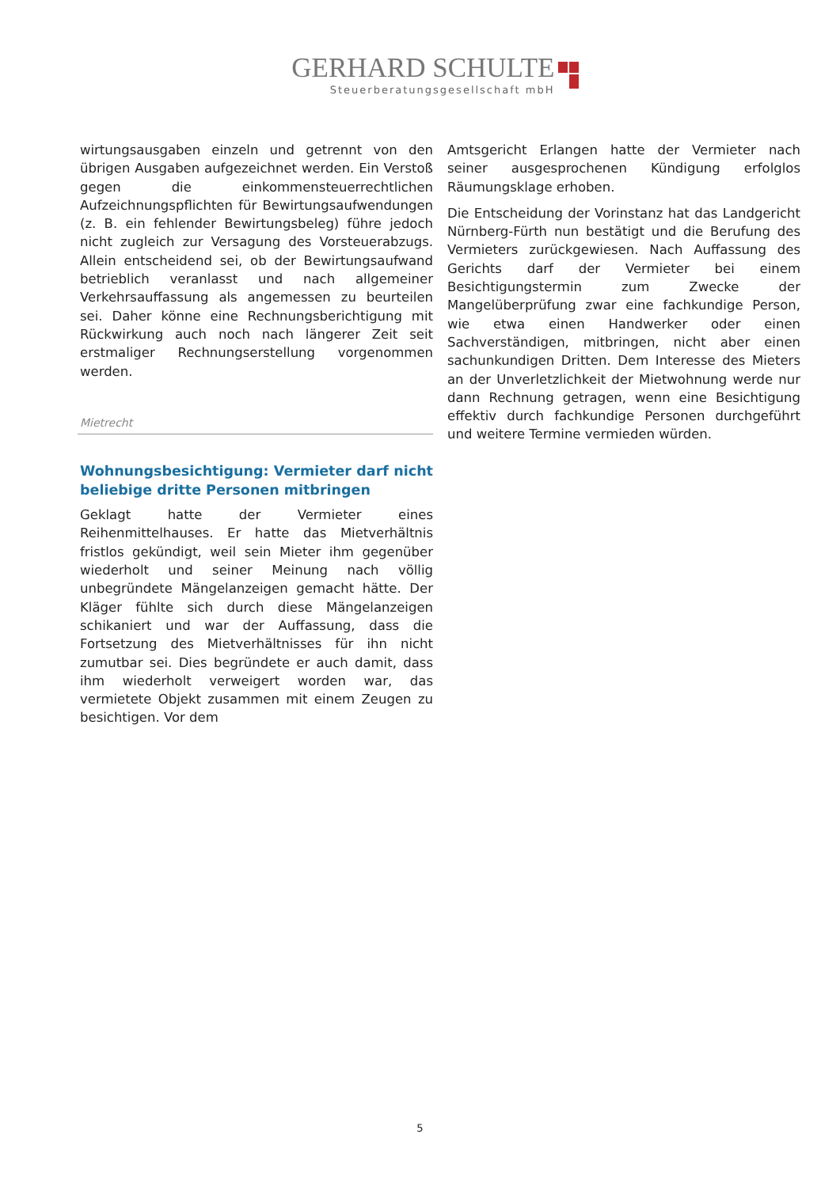GERHARD SCHULTE
Steuerberatungsgesellschaft mbH
wirtungsausgaben einzeln und getrennt von den übrigen Ausgaben aufgezeichnet werden. Ein Verstoß gegen die einkommensteuerrechtlichen Aufzeichnungspflichten für Bewirtungsaufwendungen (z. B. ein fehlender Bewirtungsbeleg) führe jedoch nicht zugleich zur Versagung des Vorsteuerabzugs. Allein entscheidend sei, ob der Bewirtungsaufwand betrieblich veranlasst und nach allgemeiner Verkehrsauffassung als angemessen zu beurteilen sei. Daher könne eine Rechnungsberichtigung mit Rückwirkung auch noch nach längerer Zeit seit erstmaliger Rechnungserstellung vorgenommen werden.
Mietrecht
Wohnungsbesichtigung: Vermieter darf nicht beliebige dritte Personen mitbringen
Geklagt hatte der Vermieter eines Reihenmittelhauses. Er hatte das Mietverhältnis fristlos gekündigt, weil sein Mieter ihm gegenüber wiederholt und seiner Meinung nach völlig unbegründete Mängelanzeigen gemacht hätte. Der Kläger fühlte sich durch diese Mängelanzeigen schikaniert und war der Auffassung, dass die Fortsetzung des Mietverhältnisses für ihn nicht zumutbar sei. Dies begründete er auch damit, dass ihm wiederholt verweigert worden war, das vermietete Objekt zusammen mit einem Zeugen zu besichtigen. Vor dem
Amtsgericht Erlangen hatte der Vermieter nach seiner ausgesprochenen Kündigung erfolglos Räumungsklage erhoben.
Die Entscheidung der Vorinstanz hat das Landgericht Nürnberg-Fürth nun bestätigt und die Berufung des Vermieters zurückgewiesen. Nach Auffassung des Gerichts darf der Vermieter bei einem Besichtigungstermin zum Zwecke der Mangelüberprüfung zwar eine fachkundige Person, wie etwa einen Handwerker oder einen Sachverständigen, mitbringen, nicht aber einen sachunkundigen Dritten. Dem Interesse des Mieters an der Unverletzlichkeit der Mietwohnung werde nur dann Rechnung getragen, wenn eine Besichtigung effektiv durch fachkundige Personen durchgeführt und weitere Termine vermieden würden.
5